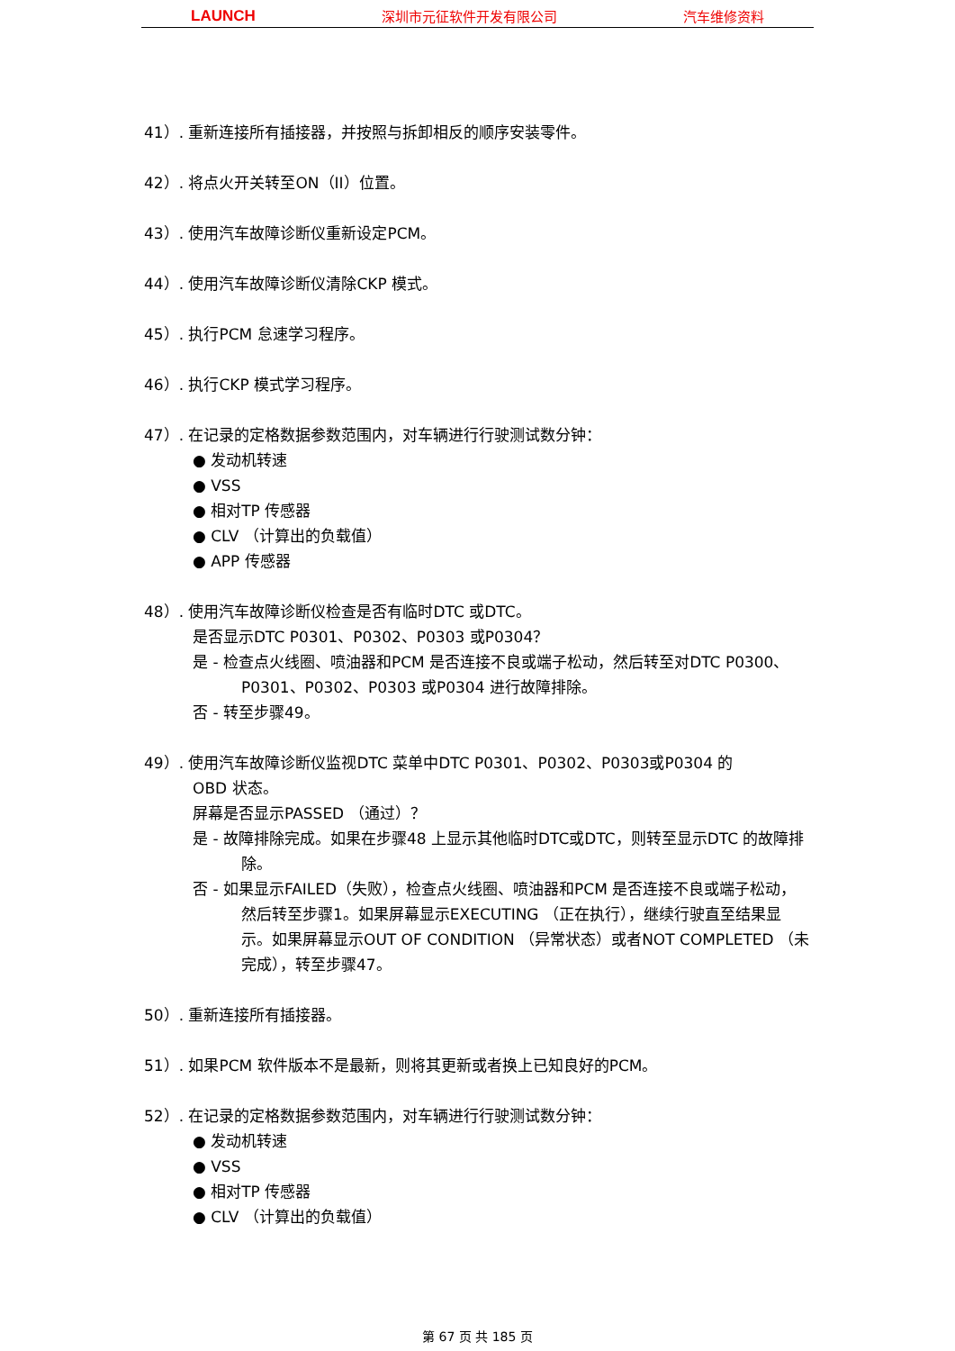LAUNCH 深圳市元征软件开发有限公司 汽车维修资料
41）. 重新连接所有插接器，并按照与拆卸相反的顺序安装零件。
42）. 将点火开关转至ON（II）位置。
43）. 使用汽车故障诊断仪重新设定PCM。
44）. 使用汽车故障诊断仪清除CKP 模式。
45）. 执行PCM 怠速学习程序。
46）. 执行CKP 模式学习程序。
47）. 在记录的定格数据参数范围内，对车辆进行行驶测试数分钟：
● 发动机转速
● VSS
● 相对TP 传感器
● CLV （计算出的负载值）
● APP 传感器
48）. 使用汽车故障诊断仪检查是否有临时DTC 或DTC。
是否显示DTC P0301、P0302、P0303 或P0304？
是 - 检查点火线圈、喷油器和PCM 是否连接不良或端子松动，然后转至对DTC P0300、P0301、P0302、P0303 或P0304 进行故障排除。
否 - 转至步骤49。
49）. 使用汽车故障诊断仪监视DTC 菜单中DTC P0301、P0302、P0303或P0304 的
OBD 状态。
屏幕是否显示PASSED （通过）？
是 - 故障排除完成。如果在步骤48 上显示其他临时DTC或DTC，则转至显示DTC 的故障排除。
否 - 如果显示FAILED（失败），检查点火线圈、喷油器和PCM 是否连接不良或端子松动，然后转至步骤1。如果屏幕显示EXECUTING （正在执行），继续行驶直至结果显示。如果屏幕显示OUT OF CONDITION （异常状态）或者NOT COMPLETED （未完成），转至步骤47。
50）. 重新连接所有插接器。
51）. 如果PCM 软件版本不是最新，则将其更新或者换上已知良好的PCM。
52）. 在记录的定格数据参数范围内，对车辆进行行驶测试数分钟：
● 发动机转速
● VSS
● 相对TP 传感器
● CLV （计算出的负载值）
第 67 页 共 185 页